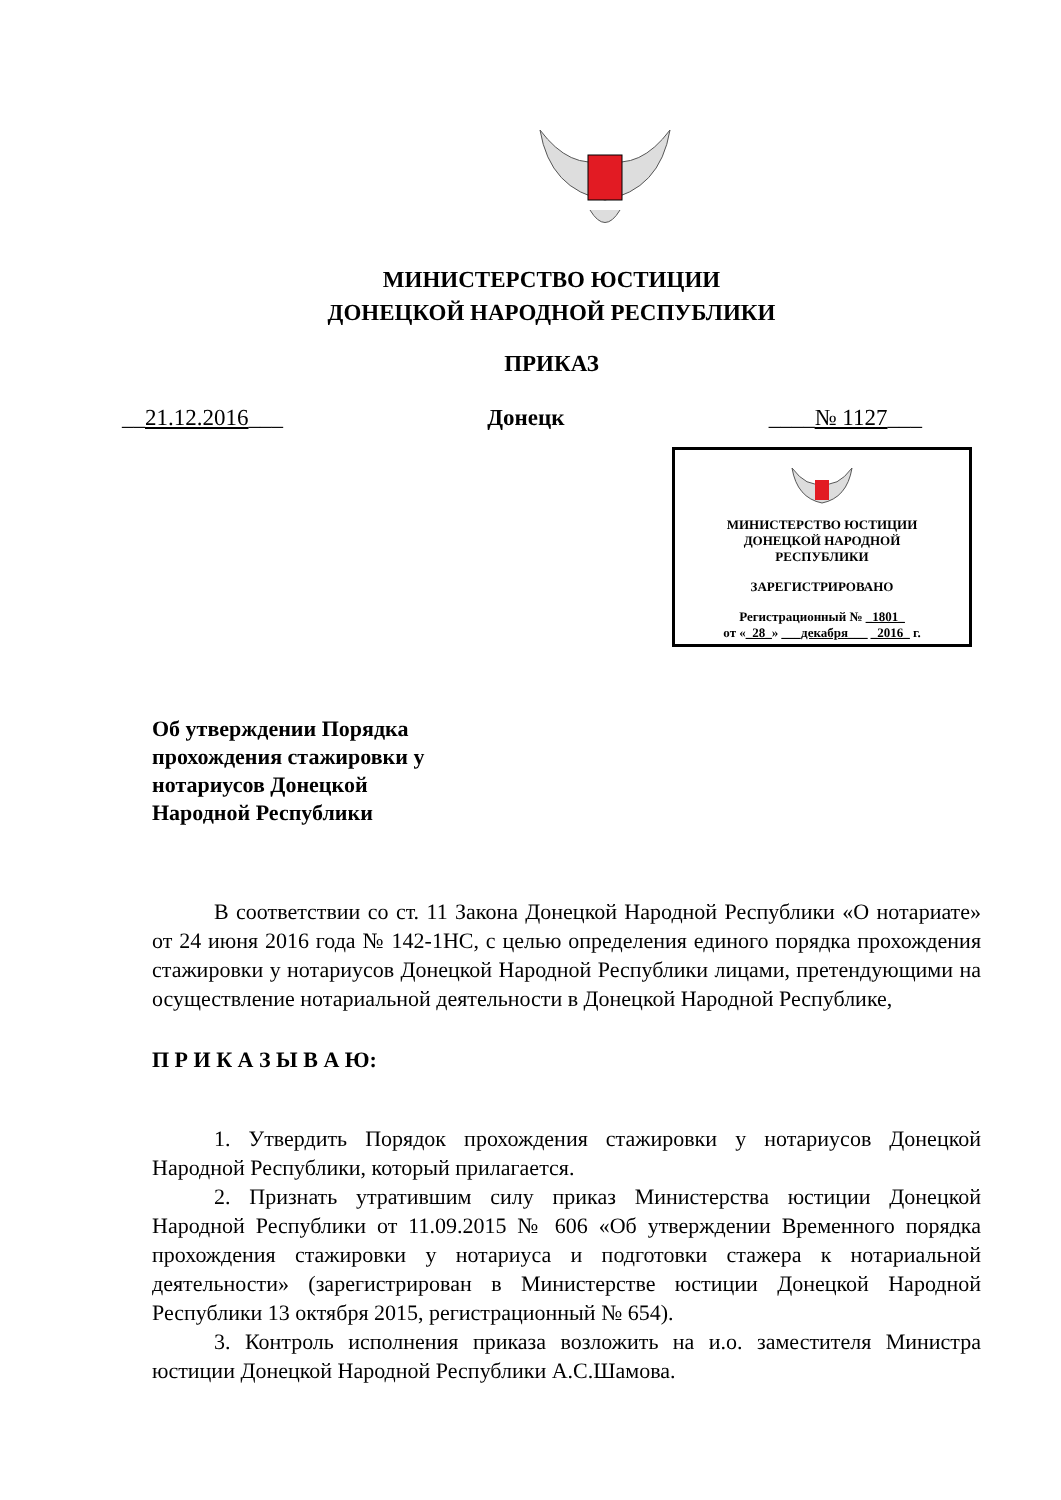МИНИСТЕРСТВО ЮСТИЦИИ
ДОНЕЦКОЙ НАРОДНОЙ РЕСПУБЛИКИ
ПРИКАЗ
__21.12.2016___ Донецк ____№ 1127___
МИНИСТЕРСТВО ЮСТИЦИИ
ДОНЕЦКОЙ НАРОДНОЙ
РЕСПУБЛИКИ
ЗАРЕГИСТРИРОВАНО
Регистрационный № _1801_
от «_28_» ___декабря___ _2016_ г.
Об утверждении Порядка
прохождения стажировки у
нотариусов Донецкой
Народной Республики
В соответствии со ст. 11 Закона Донецкой Народной Республики «О нотариате» от 24 июня 2016 года № 142-1НС, с целью определения единого порядка прохождения стажировки у нотариусов Донецкой Народной Республики лицами, претендующими на осуществление нотариальной деятельности в Донецкой Народной Республике,
П Р И К А З Ы В А Ю:
1. Утвердить Порядок прохождения стажировки у нотариусов Донецкой Народной Республики, который прилагается.
2. Признать утратившим силу приказ Министерства юстиции Донецкой Народной Республики от 11.09.2015 № 606 «Об утверждении Временного порядка прохождения стажировки у нотариуса и подготовки стажера к нотариальной деятельности» (зарегистрирован в Министерстве юстиции Донецкой Народной Республики 13 октября 2015, регистрационный № 654).
3. Контроль исполнения приказа возложить на и.о. заместителя Министра юстиции Донецкой Народной Республики А.С.Шамова.